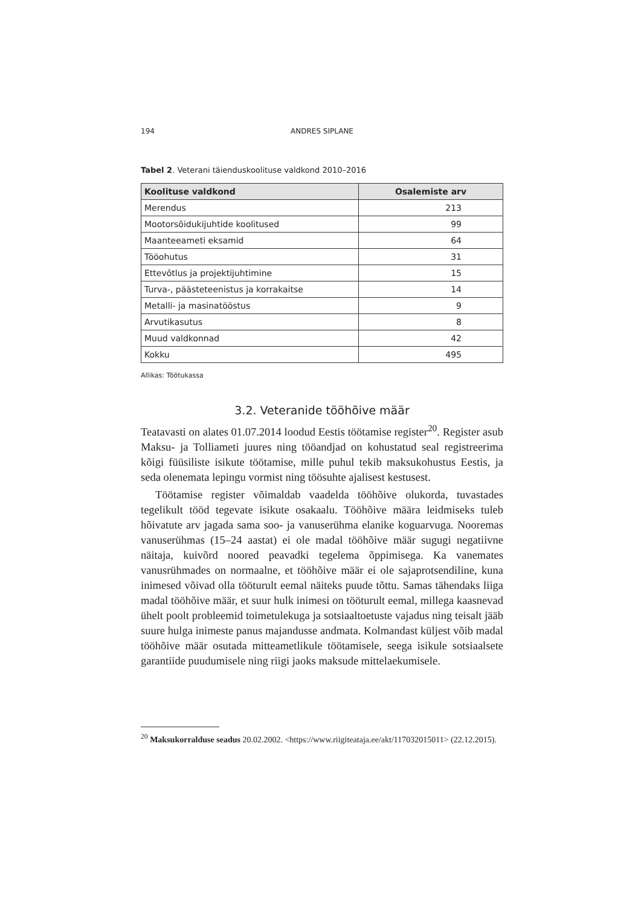194 ANDRES SIPLANE
Tabel 2. Veterani täienduskoolituse valdkond 2010–2016
| Koolituse valdkond | Osalemiste arv |
| --- | --- |
| Merendus | 213 |
| Mootorsõidukijuhtide koolitused | 99 |
| Maanteeameti eksamid | 64 |
| Tööohutus | 31 |
| Ettevõtlus ja projektijuhtimine | 15 |
| Turva-, päästeteenistus ja korrakaitse | 14 |
| Metalli- ja masinatööstus | 9 |
| Arvutikasutus | 8 |
| Muud valdkonnad | 42 |
| Kokku | 495 |
Allikas: Töötukassa
3.2. Veteranide tööhõive määr
Teatavasti on alates 01.07.2014 loodud Eestis töötamise register<sup>20</sup>. Register asub Maksu- ja Tolliameti juures ning tööandjad on kohustatud seal registreerima kõigi füüsiliste isikute töötamise, mille puhul tekib maksukohustus Eestis, ja seda olenemata lepingu vormist ning töösuhte ajalisest kestusest.
Töötamise register võimaldab vaadelda tööhõive olukorda, tuvastades tegelikult tööd tegevate isikute osakaalu. Tööhõive määra leidmiseks tuleb hõivatute arv jagada sama soo- ja vanuserühma elanike koguarvuga. Nooremas vanuserühmas (15–24 aastat) ei ole madal tööhõive määr sugugi negatiivne näitaja, kuivõrd noored peavadki tegelema õppimisega. Ka vanemates vanusrühmades on normaalne, et tööhõive määr ei ole sajaprotsendiline, kuna inimesed võivad olla tööturult eemal näiteks puude tõttu. Samas tähendaks liiga madal tööhõive määr, et suur hulk inimesi on tööturult eemal, millega kaasnevad ühelt poolt probleemid toimetulekuga ja sotsiaaltoetuste vajadus ning teisalt jääb suure hulga inimeste panus majandusse andmata. Kolmandast küljest võib madal tööhõive määr osutada mitteametlikule töötamisele, seega isikule sotsiaalsete garantiide puudumisele ning riigi jaoks maksude mittelaekumisele.
<sup>20</sup> Maksukorralduse seadus 20.02.2002. <https://www.riigiteataja.ee/akt/117032015011> (22.12.2015).